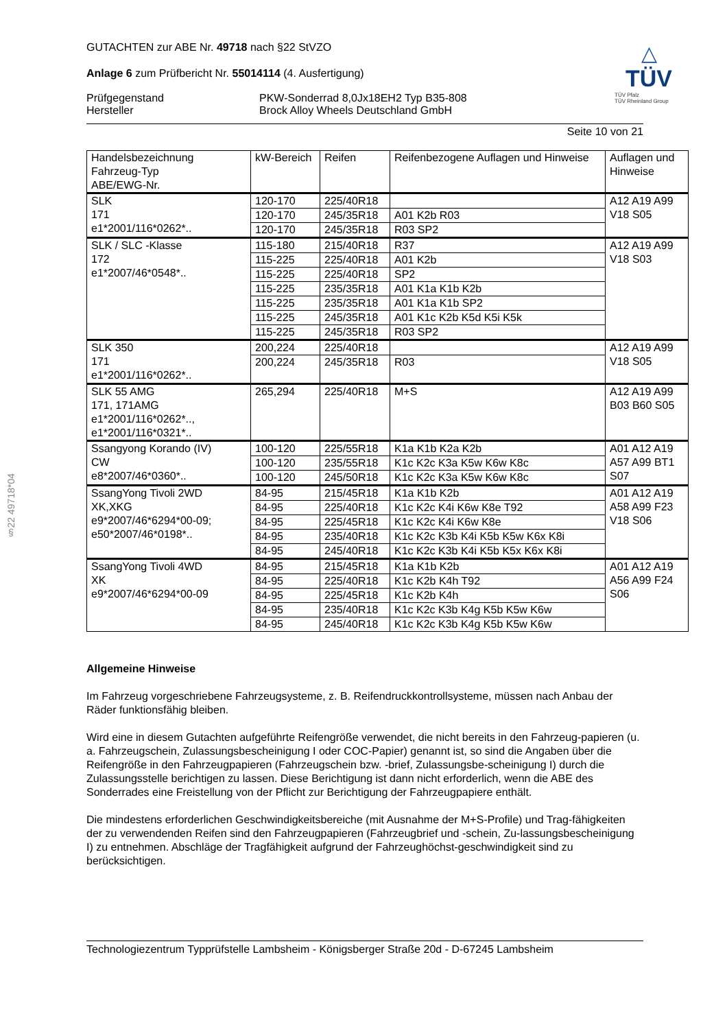§22 49718*04
GUTACHTEN zur ABE Nr. 49718 nach §22 StVZO
Anlage 6 zum Prüfbericht Nr. 55014114 (4. Ausfertigung)
Prüfgegenstand PKW-Sonderrad 8,0Jx18EH2 Typ B35-808 Hersteller Brock Alloy Wheels Deutschland GmbH
△
TÜV
TÜV Pfalz
TÜV Rheinland Group
Seite 10 von 21
| Handelsbezeichnung Fahrzeug-Typ ABE/EWG-Nr. | kW-Bereich | Reifen | Reifenbezogene Auflagen und Hinweise | Auflagen und Hinweise |
| SLK 171 e1*2001/116*0262*.. | 120-170 | 225/40R18 | | A12 A19 A99 V18 S05 |
| | 120-170 | 245/35R18 | A01 K2b R03 | |
| | 120-170 | 245/35R18 | R03 SP2 | |
| SLK / SLC -Klasse 172 e1*2007/46*0548*.. | 115-180 | 215/40R18 | R37 | A12 A19 A99 V18 S03 |
| | 115-225 | 225/40R18 | A01 K2b | |
| | 115-225 | 225/40R18 | SP2 | |
| | 115-225 | 235/35R18 | A01 K1a K1b K2b | |
| | 115-225 | 235/35R18 | A01 K1a K1b SP2 | |
| | 115-225 | 245/35R18 | A01 K1c K2b K5d K5i K5k | |
| | 115-225 | 245/35R18 | R03 SP2 | |
| SLK 350 171 e1*2001/116*0262*.. | 200,224 | 225/40R18 | | A12 A19 A99 V18 S05 |
| | 200,224 | 245/35R18 | R03 | |
| SLK 55 AMG 171, 171AMG e1*2001/116*0262*.., e1*2001/116*0321*.. | 265,294 | 225/40R18 | M+S | A12 A19 A99 B03 B60 S05 |
| Ssangyong Korando (IV) CW e8*2007/46*0360*.. | 100-120 | 225/55R18 | K1a K1b K2a K2b | A01 A12 A19 A57 A99 BT1 S07 |
| | 100-120 | 235/55R18 | K1c K2c K3a K5w K6w K8c | |
| | 100-120 | 245/50R18 | K1c K2c K3a K5w K6w K8c | |
| SsangYong Tivoli 2WD XK,XKG e9*2007/46*6294*00-09; e50*2007/46*0198*.. | 84-95 | 215/45R18 | K1a K1b K2b | A01 A12 A19 A58 A99 F23 V18 S06 |
| | 84-95 | 225/40R18 | K1c K2c K4i K6w K8e T92 | |
| | 84-95 | 225/45R18 | K1c K2c K4i K6w K8e | |
| | 84-95 | 235/40R18 | K1c K2c K3b K4i K5b K5w K6x K8i | |
| | 84-95 | 245/40R18 | K1c K2c K3b K4i K5b K5x K6x K8i | |
| SsangYong Tivoli 4WD XK e9*2007/46*6294*00-09 | 84-95 | 215/45R18 | K1a K1b K2b | A01 A12 A19 A56 A99 F24 S06 |
| | 84-95 | 225/40R18 | K1c K2b K4h T92 | |
| | 84-95 | 225/45R18 | K1c K2b K4h | |
| | 84-95 | 235/40R18 | K1c K2c K3b K4g K5b K5w K6w | |
| | 84-95 | 245/40R18 | K1c K2c K3b K4g K5b K5w K6w | |
Allgemeine Hinweise
Im Fahrzeug vorgeschriebene Fahrzeugsysteme, z. B. Reifendruckkontrollsysteme, müssen nach Anbau der Räder funktionsfähig bleiben.
Wird eine in diesem Gutachten aufgeführte Reifengröße verwendet, die nicht bereits in den Fahrzeug-papieren (u. a. Fahrzeugschein, Zulassungsbescheinigung I oder COC-Papier) genannt ist, so sind die Angaben über die Reifengröße in den Fahrzeugpapieren (Fahrzeugschein bzw. -brief, Zulassungsbe-scheinigung I) durch die Zulassungsstelle berichtigen zu lassen. Diese Berichtigung ist dann nicht erforderlich, wenn die ABE des Sonderrades eine Freistellung von der Pflicht zur Berichtigung der Fahrzeugpapiere enthält.
Die mindestens erforderlichen Geschwindigkeitsbereiche (mit Ausnahme der M+S-Profile) und Trag-fähigkeiten der zu verwendenden Reifen sind den Fahrzeugpapieren (Fahrzeugbrief und -schein, Zu-lassungsbescheinigung I) zu entnehmen. Abschläge der Tragfähigkeit aufgrund der Fahrzeughöchst-geschwindigkeit sind zu berücksichtigen.
Technologiezentrum Typprüfstelle Lambsheim - Königsberger Straße 20d - D-67245 Lambsheim